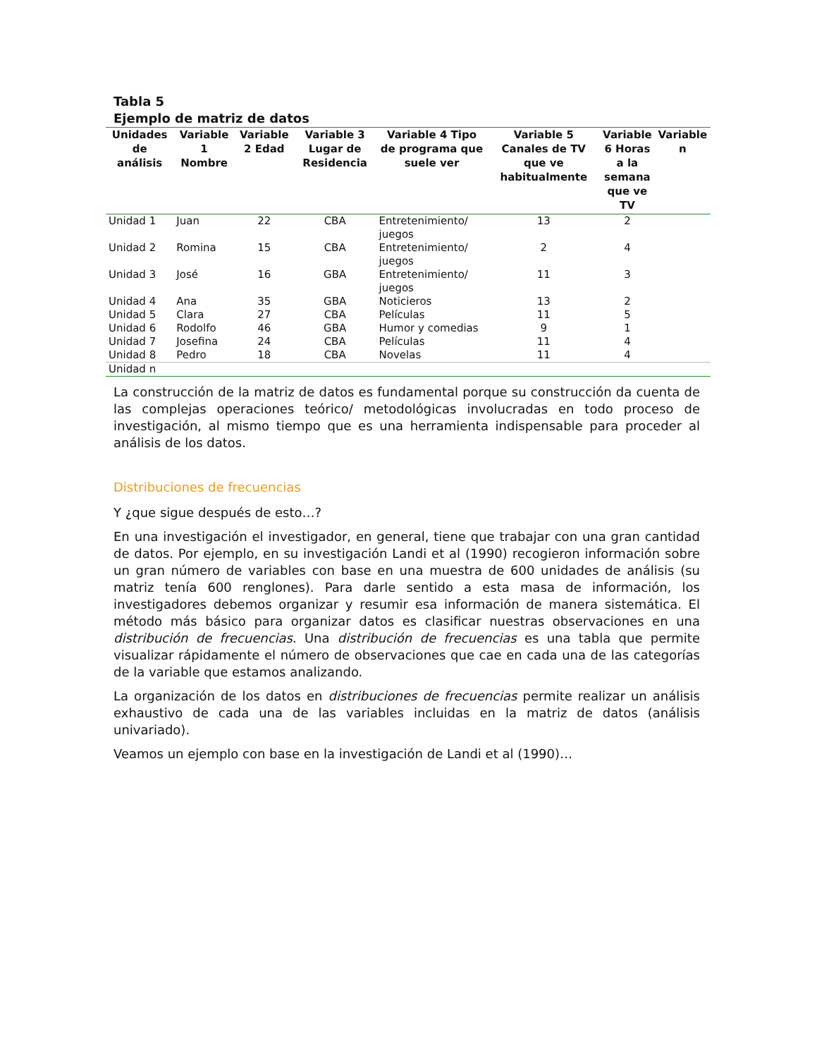Tabla 5
Ejemplo de matriz de datos
| Unidades de análisis | Variable 1 Nombre | Variable 2 Edad | Variable 3 Lugar de Residencia | Variable 4 Tipo de programa que suele ver | Variable 5 Canales de TV que ve habitualmente | Variable 6 Horas a la semana que ve TV | Variable n |
| --- | --- | --- | --- | --- | --- | --- | --- |
| Unidad 1 | Juan | 22 | CBA | Entretenimiento/ juegos | 13 | 2 | |
| Unidad 2 | Romina | 15 | CBA | Entretenimiento/ juegos | 2 | 4 | |
| Unidad 3 | José | 16 | GBA | Entretenimiento/ juegos | 11 | 3 | |
| Unidad 4 | Ana | 35 | GBA | Noticieros | 13 | 2 | |
| Unidad 5 | Clara | 27 | CBA | Películas | 11 | 5 | |
| Unidad 6 | Rodolfo | 46 | GBA | Humor y comedias | 9 | 1 | |
| Unidad 7 | Josefina | 24 | CBA | Películas | 11 | 4 | |
| Unidad 8 | Pedro | 18 | CBA | Novelas | 11 | 4 | |
| Unidad n | | | | | | | |
La construcción de la matriz de datos es fundamental porque su construcción da cuenta de las complejas operaciones teórico/ metodológicas involucradas en todo proceso de investigación, al mismo tiempo que es una herramienta indispensable para proceder al análisis de los datos.
Distribuciones de frecuencias
Y ¿que sigue después de esto…?
En una investigación el investigador, en general, tiene que trabajar con una gran cantidad de datos. Por ejemplo, en su investigación Landi et al (1990) recogieron información sobre un gran número de variables con base en una muestra de 600 unidades de análisis (su matriz tenía 600 renglones). Para darle sentido a esta masa de información, los investigadores debemos organizar y resumir esa información de manera sistemática. El método más básico para organizar datos es clasificar nuestras observaciones en una distribución de frecuencias. Una distribución de frecuencias es una tabla que permite visualizar rápidamente el número de observaciones que cae en cada una de las categorías de la variable que estamos analizando.
La organización de los datos en distribuciones de frecuencias permite realizar un análisis exhaustivo de cada una de las variables incluidas en la matriz de datos (análisis univariado).
Veamos un ejemplo con base en la investigación de Landi et al (1990)…